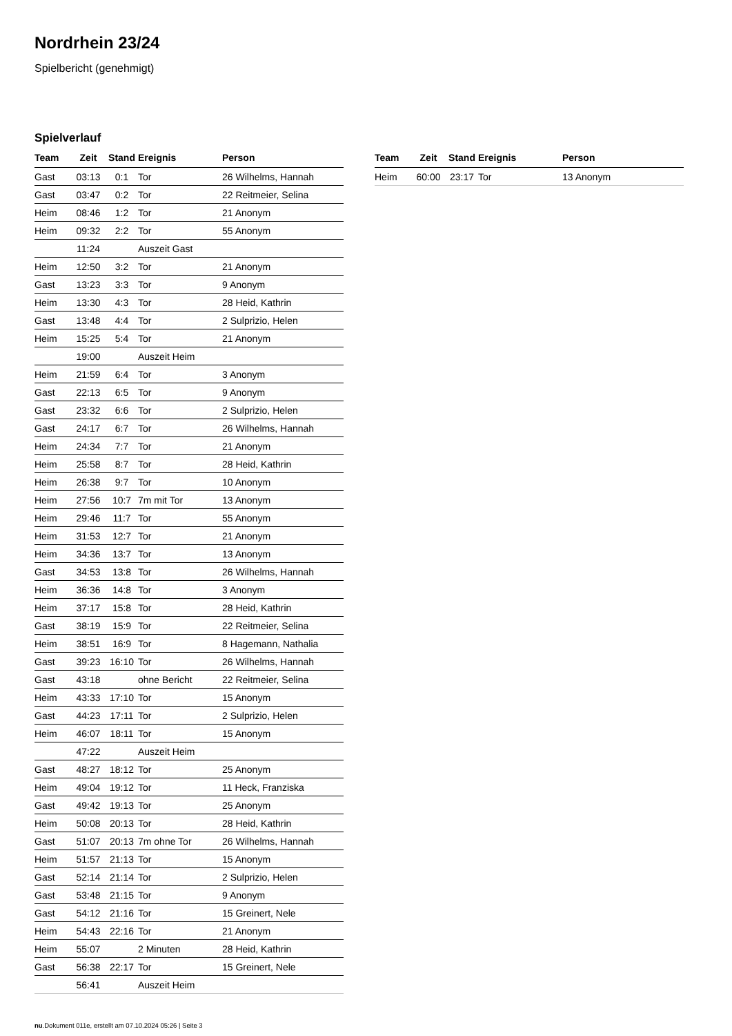Nordrhein 23/24
Spielbericht (genehmigt)
Spielverlauf
| Team | Zeit | Stand | Ereignis | Person |
| --- | --- | --- | --- | --- |
| Gast | 03:13 | 0:1 | Tor | 26 Wilhelms, Hannah |
| Gast | 03:47 | 0:2 | Tor | 22 Reitmeier, Selina |
| Heim | 08:46 | 1:2 | Tor | 21 Anonym |
| Heim | 09:32 | 2:2 | Tor | 55 Anonym |
| | 11:24 | | Auszeit Gast | |
| Heim | 12:50 | 3:2 | Tor | 21 Anonym |
| Gast | 13:23 | 3:3 | Tor | 9 Anonym |
| Heim | 13:30 | 4:3 | Tor | 28 Heid, Kathrin |
| Gast | 13:48 | 4:4 | Tor | 2 Sulprizio, Helen |
| Heim | 15:25 | 5:4 | Tor | 21 Anonym |
| | 19:00 | | Auszeit Heim | |
| Heim | 21:59 | 6:4 | Tor | 3 Anonym |
| Gast | 22:13 | 6:5 | Tor | 9 Anonym |
| Gast | 23:32 | 6:6 | Tor | 2 Sulprizio, Helen |
| Gast | 24:17 | 6:7 | Tor | 26 Wilhelms, Hannah |
| Heim | 24:34 | 7:7 | Tor | 21 Anonym |
| Heim | 25:58 | 8:7 | Tor | 28 Heid, Kathrin |
| Heim | 26:38 | 9:7 | Tor | 10 Anonym |
| Heim | 27:56 | 10:7 | 7m mit Tor | 13 Anonym |
| Heim | 29:46 | 11:7 | Tor | 55 Anonym |
| Heim | 31:53 | 12:7 | Tor | 21 Anonym |
| Heim | 34:36 | 13:7 | Tor | 13 Anonym |
| Gast | 34:53 | 13:8 | Tor | 26 Wilhelms, Hannah |
| Heim | 36:36 | 14:8 | Tor | 3 Anonym |
| Heim | 37:17 | 15:8 | Tor | 28 Heid, Kathrin |
| Gast | 38:19 | 15:9 | Tor | 22 Reitmeier, Selina |
| Heim | 38:51 | 16:9 | Tor | 8 Hagemann, Nathalia |
| Gast | 39:23 | 16:10 | Tor | 26 Wilhelms, Hannah |
| Gast | 43:18 | | ohne Bericht | 22 Reitmeier, Selina |
| Heim | 43:33 | 17:10 | Tor | 15 Anonym |
| Gast | 44:23 | 17:11 | Tor | 2 Sulprizio, Helen |
| Heim | 46:07 | 18:11 | Tor | 15 Anonym |
| | 47:22 | | Auszeit Heim | |
| Gast | 48:27 | 18:12 | Tor | 25 Anonym |
| Heim | 49:04 | 19:12 | Tor | 11 Heck, Franziska |
| Gast | 49:42 | 19:13 | Tor | 25 Anonym |
| Heim | 50:08 | 20:13 | Tor | 28 Heid, Kathrin |
| Gast | 51:07 | 20:13 | 7m ohne Tor | 26 Wilhelms, Hannah |
| Heim | 51:57 | 21:13 | Tor | 15 Anonym |
| Gast | 52:14 | 21:14 | Tor | 2 Sulprizio, Helen |
| Gast | 53:48 | 21:15 | Tor | 9 Anonym |
| Gast | 54:12 | 21:16 | Tor | 15 Greinert, Nele |
| Heim | 54:43 | 22:16 | Tor | 21 Anonym |
| Heim | 55:07 | | 2 Minuten | 28 Heid, Kathrin |
| Gast | 56:38 | 22:17 | Tor | 15 Greinert, Nele |
| | 56:41 | | Auszeit Heim | |
| Team | Zeit | Stand | Ereignis | Person |
| --- | --- | --- | --- | --- |
| Heim | 60:00 | 23:17 | Tor | 13 Anonym |
nu.Dokument 011e, erstellt am 07.10.2024 05:26 | Seite 3